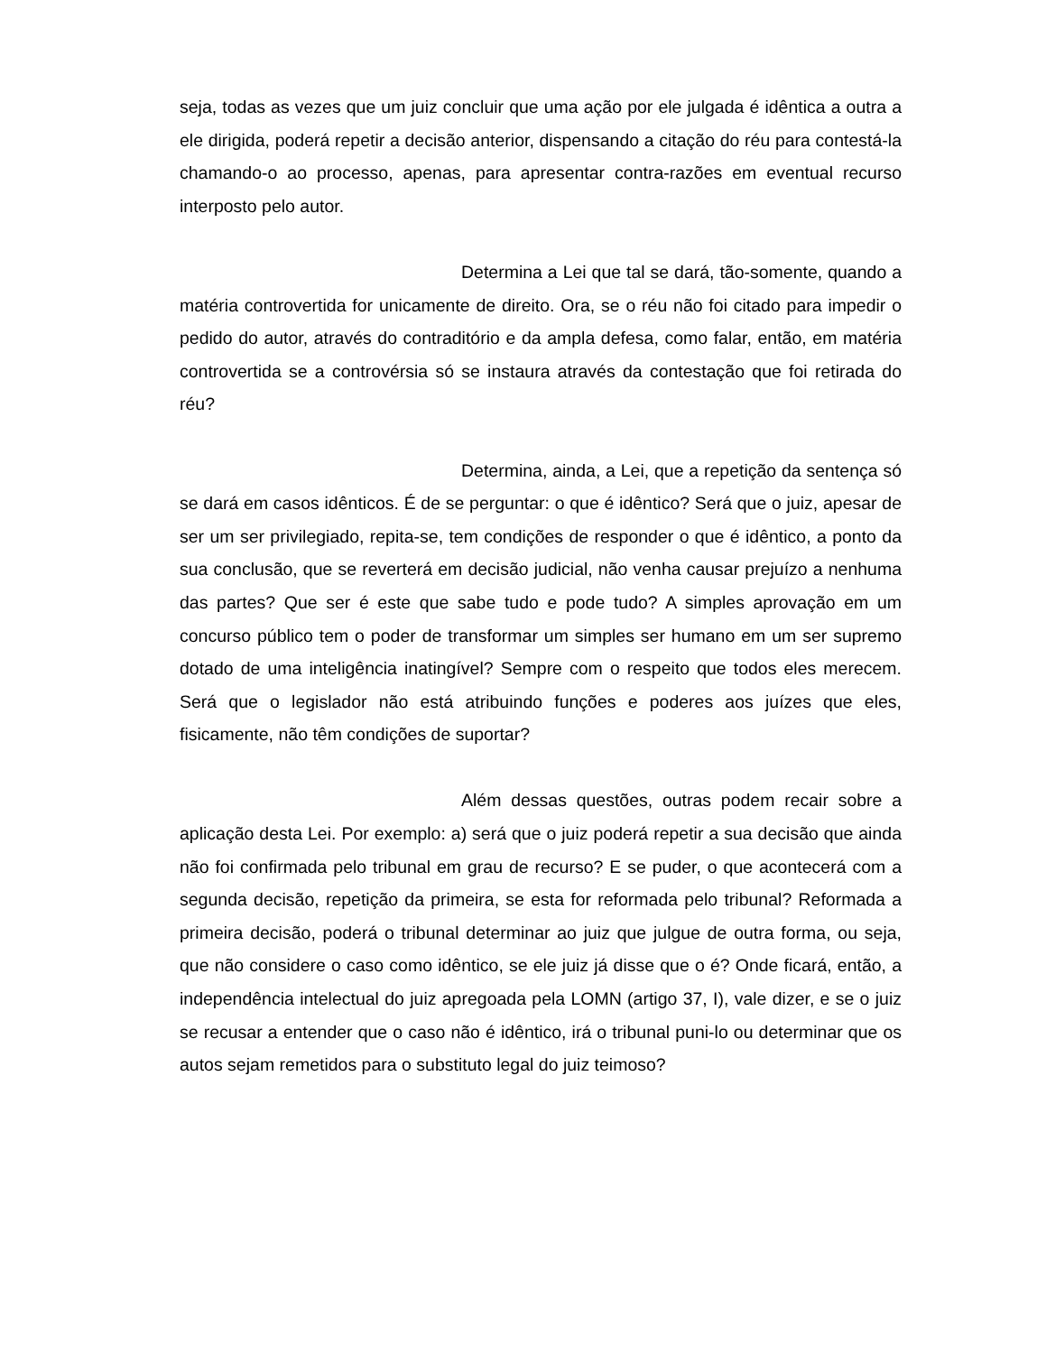seja, todas as vezes que um juiz concluir que uma ação por ele julgada é idêntica a outra a ele dirigida, poderá repetir a decisão anterior, dispensando a citação do réu para contestá-la chamando-o ao processo, apenas, para apresentar contra-razões em eventual recurso interposto pelo autor.
Determina a Lei que tal se dará, tão-somente, quando a matéria controvertida for unicamente de direito. Ora, se o réu não foi citado para impedir o pedido do autor, através do contraditório e da ampla defesa, como falar, então, em matéria controvertida se a controvérsia só se instaura através da contestação que foi retirada do réu?
Determina, ainda, a Lei, que a repetição da sentença só se dará em casos idênticos. É de se perguntar: o que é idêntico? Será que o juiz, apesar de ser um ser privilegiado, repita-se, tem condições de responder o que é idêntico, a ponto da sua conclusão, que se reverterá em decisão judicial, não venha causar prejuízo a nenhuma das partes? Que ser é este que sabe tudo e pode tudo? A simples aprovação em um concurso público tem o poder de transformar um simples ser humano em um ser supremo dotado de uma inteligência inatingível? Sempre com o respeito que todos eles merecem. Será que o legislador não está atribuindo funções e poderes aos juízes que eles, fisicamente, não têm condições de suportar?
Além dessas questões, outras podem recair sobre a aplicação desta Lei. Por exemplo: a) será que o juiz poderá repetir a sua decisão que ainda não foi confirmada pelo tribunal em grau de recurso? E se puder, o que acontecerá com a segunda decisão, repetição da primeira, se esta for reformada pelo tribunal? Reformada a primeira decisão, poderá o tribunal determinar ao juiz que julgue de outra forma, ou seja, que não considere o caso como idêntico, se ele juiz já disse que o é? Onde ficará, então, a independência intelectual do juiz apregoada pela LOMN (artigo 37, I), vale dizer, e se o juiz se recusar a entender que o caso não é idêntico, irá o tribunal puni-lo ou determinar que os autos sejam remetidos para o substituto legal do juiz teimoso?